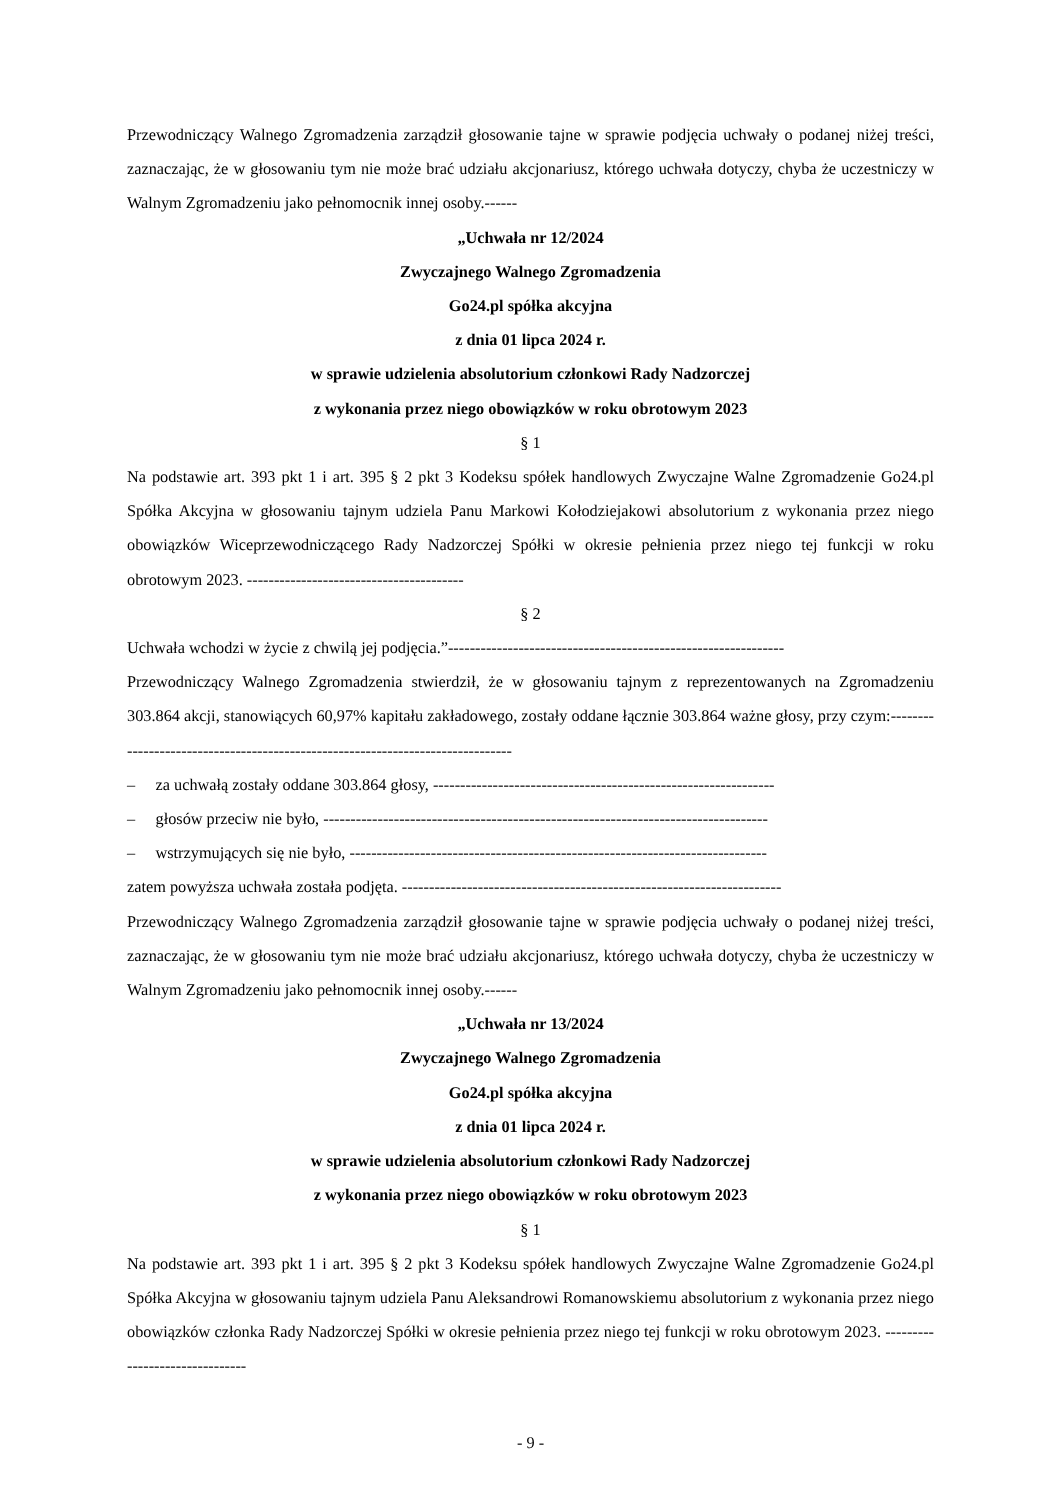Przewodniczący Walnego Zgromadzenia zarządził głosowanie tajne w sprawie podjęcia uchwały o podanej niżej treści, zaznaczając, że w głosowaniu tym nie może brać udziału akcjonariusz, którego uchwała dotyczy, chyba że uczestniczy w Walnym Zgromadzeniu jako pełnomocnik innej osoby.------
„Uchwała nr 12/2024
Zwyczajnego Walnego Zgromadzenia
Go24.pl spółka akcyjna
z dnia 01 lipca 2024 r.
w sprawie udzielenia absolutorium członkowi Rady Nadzorczej
z wykonania przez niego obowiązków w roku obrotowym 2023
§ 1
Na podstawie art. 393 pkt 1 i art. 395 § 2 pkt 3 Kodeksu spółek handlowych Zwyczajne Walne Zgromadzenie Go24.pl Spółka Akcyjna w głosowaniu tajnym udziela Panu Markowi Kołodziejakowi absolutorium z wykonania przez niego obowiązków Wiceprzewodniczącego Rady Nadzorczej Spółki w okresie pełnienia przez niego tej funkcji w roku obrotowym 2023. ----------------------------------------
§ 2
Uchwała wchodzi w życie z chwilą jej podjęcia.”--------------------------------------------------------------
Przewodniczący Walnego Zgromadzenia stwierdził, że w głosowaniu tajnym z reprezentowanych na Zgromadzeniu 303.864 akcji, stanowiących 60,97% kapitału zakładowego, zostały oddane łącznie 303.864 ważne głosy, przy czym:-------------------------------------------------------------------------------
– za uchwałą zostały oddane 303.864 głosy, ---------------------------------------------------------------
– głosów przeciw nie było, ----------------------------------------------------------------------------------
– wstrzymujących się nie było, -----------------------------------------------------------------------------
zatem powyższa uchwała została podjęta. ----------------------------------------------------------------------
Przewodniczący Walnego Zgromadzenia zarządził głosowanie tajne w sprawie podjęcia uchwały o podanej niżej treści, zaznaczając, że w głosowaniu tym nie może brać udziału akcjonariusz, którego uchwała dotyczy, chyba że uczestniczy w Walnym Zgromadzeniu jako pełnomocnik innej osoby.------
„Uchwała nr 13/2024
Zwyczajnego Walnego Zgromadzenia
Go24.pl spółka akcyjna
z dnia 01 lipca 2024 r.
w sprawie udzielenia absolutorium członkowi Rady Nadzorczej
z wykonania przez niego obowiązków w roku obrotowym 2023
§ 1
Na podstawie art. 393 pkt 1 i art. 395 § 2 pkt 3 Kodeksu spółek handlowych Zwyczajne Walne Zgromadzenie Go24.pl Spółka Akcyjna w głosowaniu tajnym udziela Panu Aleksandrowi Romanowskiemu absolutorium z wykonania przez niego obowiązków członka Rady Nadzorczej Spółki w okresie pełnienia przez niego tej funkcji w roku obrotowym 2023. -------------------------------
- 9 -